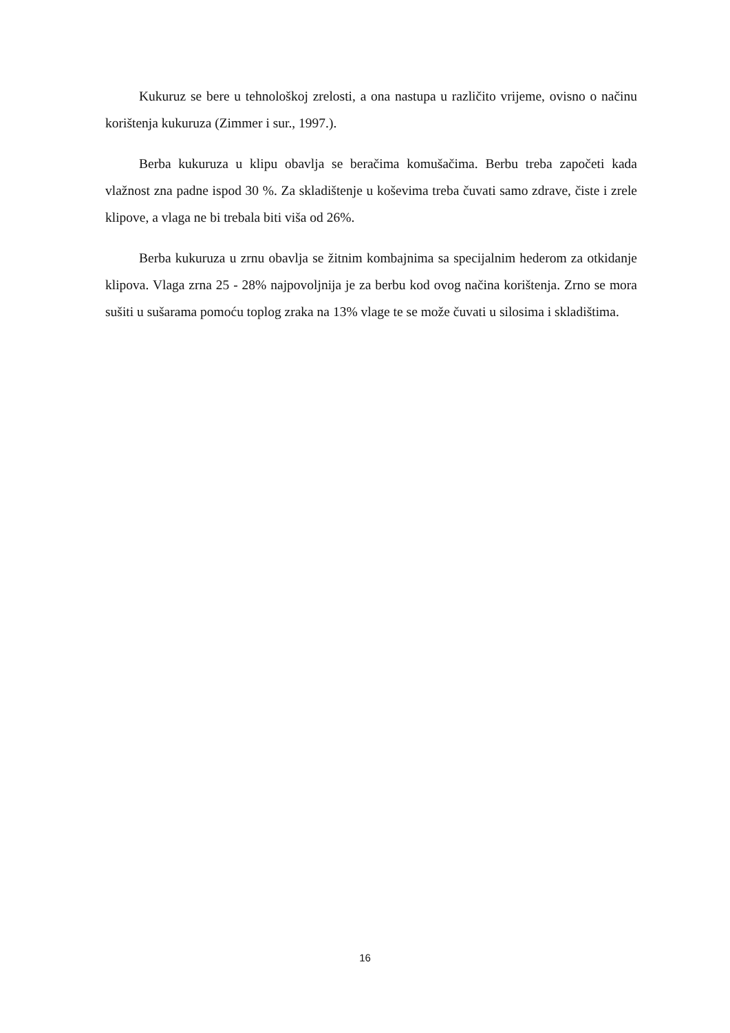Kukuruz se bere u tehnološkoj zrelosti, a ona nastupa u različito vrijeme, ovisno o načinu korištenja kukuruza (Zimmer i sur., 1997.).
Berba kukuruza u klipu obavlja se beračima komušačima. Berbu treba započeti kada vlažnost zna padne ispod 30 %. Za skladištenje u koševima treba čuvati samo zdrave, čiste i zrele klipove, a vlaga ne bi trebala biti viša od 26%.
Berba kukuruza u zrnu obavlja se žitnim kombajnima sa specijalnim hederom za otkidanje klipova. Vlaga zrna 25 - 28% najpovoljnija je za berbu kod ovog načina korištenja. Zrno se mora sušiti u sušarama pomoću toplog zraka na 13% vlage te se može čuvati u silosima i skladištima.
16